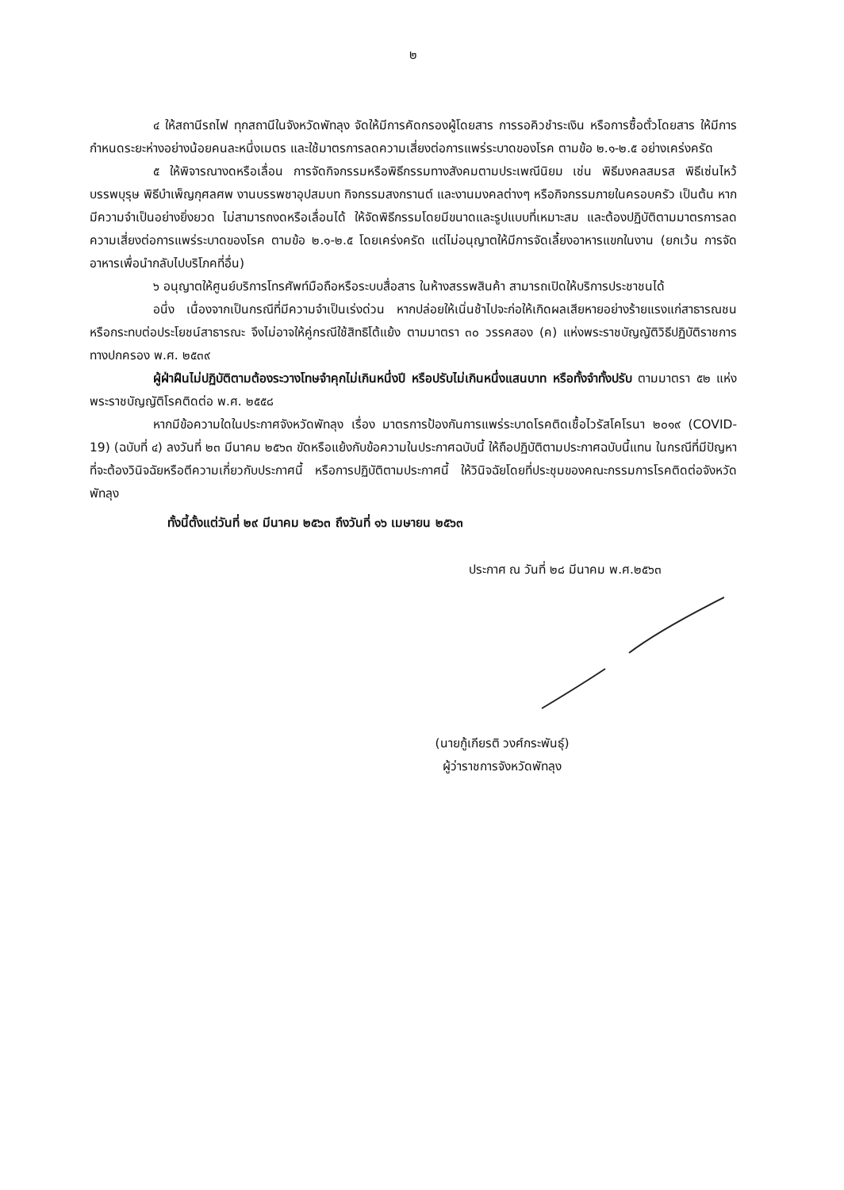๒
๔ ให้สถานีรถไฟ ทุกสถานีในจังหวัดพัทลุง จัดให้มีการคัดกรองผู้โดยสาร การรอคิวชำระเงิน หรือการซื้อตั๋วโดยสาร ให้มีการกำหนดระยะห่างอย่างน้อยคนละหนึ่งเมตร และใช้มาตรการลดความเสี่ยงต่อการแพร่ระบาดของโรค ตามข้อ ๒.๑-๒.๕ อย่างเคร่งครัด
๕ ให้พิจารณางดหรือเลื่อน การจัดกิจกรรมหรือพิธีกรรมทางสังคมตามประเพณีนิยม เช่น พิธีมงคลสมรส พิธีเซ่นไหว้บรรพบุรุษ พิธีบำเพ็ญกุศลศพ งานบรรพชาอุปสมบท กิจกรรมสงกรานต์ และงานมงคลต่างๆ หรือกิจกรรมภายในครอบครัว เป็นต้น หากมีความจำเป็นอย่างยิ่งยวด ไม่สามารถงดหรือเลื่อนได้ ให้จัดพิธีกรรมโดยมีขนาดและรูปแบบที่เหมาะสม และต้องปฏิบัติตามมาตรการลดความเสี่ยงต่อการแพร่ระบาดของโรค ตามข้อ ๒.๑-๒.๕ โดยเคร่งครัด แต่ไม่อนุญาตให้มีการจัดเลี้ยงอาหารแขกในงาน (ยกเว้น การจัดอาหารเพื่อนำกลับไปบริโภคที่อื่น)
๖ อนุญาตให้ศูนย์บริการโทรศัพท์มือถือหรือระบบสื่อสาร ในห้างสรรพสินค้า สามารถเปิดให้บริการประชาชนได้
อนึ่ง เนื่องจากเป็นกรณีที่มีความจำเป็นเร่งด่วน หากปล่อยให้เนิ่นช้าไปจะก่อให้เกิดผลเสียหายอย่างร้ายแรงแก่สาธารณชนหรือกระทบต่อประโยชน์สาธารณะ จึงไม่อาจให้คู่กรณีใช้สิทธิโต้แย้ง ตามมาตรา ๓๐ วรรคสอง (ค) แห่งพระราชบัญญัติวิธีปฏิบัติราชการทางปกครอง พ.ศ. ๒๕๓๙
ผู้ฝ่าฝืนไม่ปฏิบัติตามต้องระวางโทษจำคุกไม่เกินหนึ่งปี หรือปรับไม่เกินหนึ่งแสนบาท หรือทั้งจำทั้งปรับ ตามมาตรา ๕๒ แห่งพระราชบัญญัติโรคติดต่อ พ.ศ. ๒๕๕๘
หากมีข้อความใดในประกาศจังหวัดพัทลุง เรื่อง มาตรการป้องกันการแพร่ระบาดโรคติดเชื้อไวรัสโคโรนา ๒๐๑๙ (COVID-19) (ฉบับที่ ๔) ลงวันที่ ๒๓ มีนาคม ๒๕๖๓ ขัดหรือแย้งกับข้อความในประกาศฉบับนี้ ให้ถือปฏิบัติตามประกาศฉบับนี้แทน ในกรณีที่มีปัญหาที่จะต้องวินิจฉัยหรือตีความเกี่ยวกับประกาศนี้ หรือการปฏิบัติตามประกาศนี้ ให้วินิจฉัยโดยที่ประชุมของคณะกรรมการโรคติดต่อจังหวัดพัทลุง
ทั้งนี้ตั้งแต่วันที่ ๒๙ มีนาคม ๒๕๖๓ ถึงวันที่ ๑๖ เมษายน ๒๕๖๓
ประกาศ ณ วันที่ ๒๘ มีนาคม พ.ศ.๒๕๖๓
(นายกู้เกียรติ วงศ์กระพันธุ์)
ผู้ว่าราชการจังหวัดพัทลุง